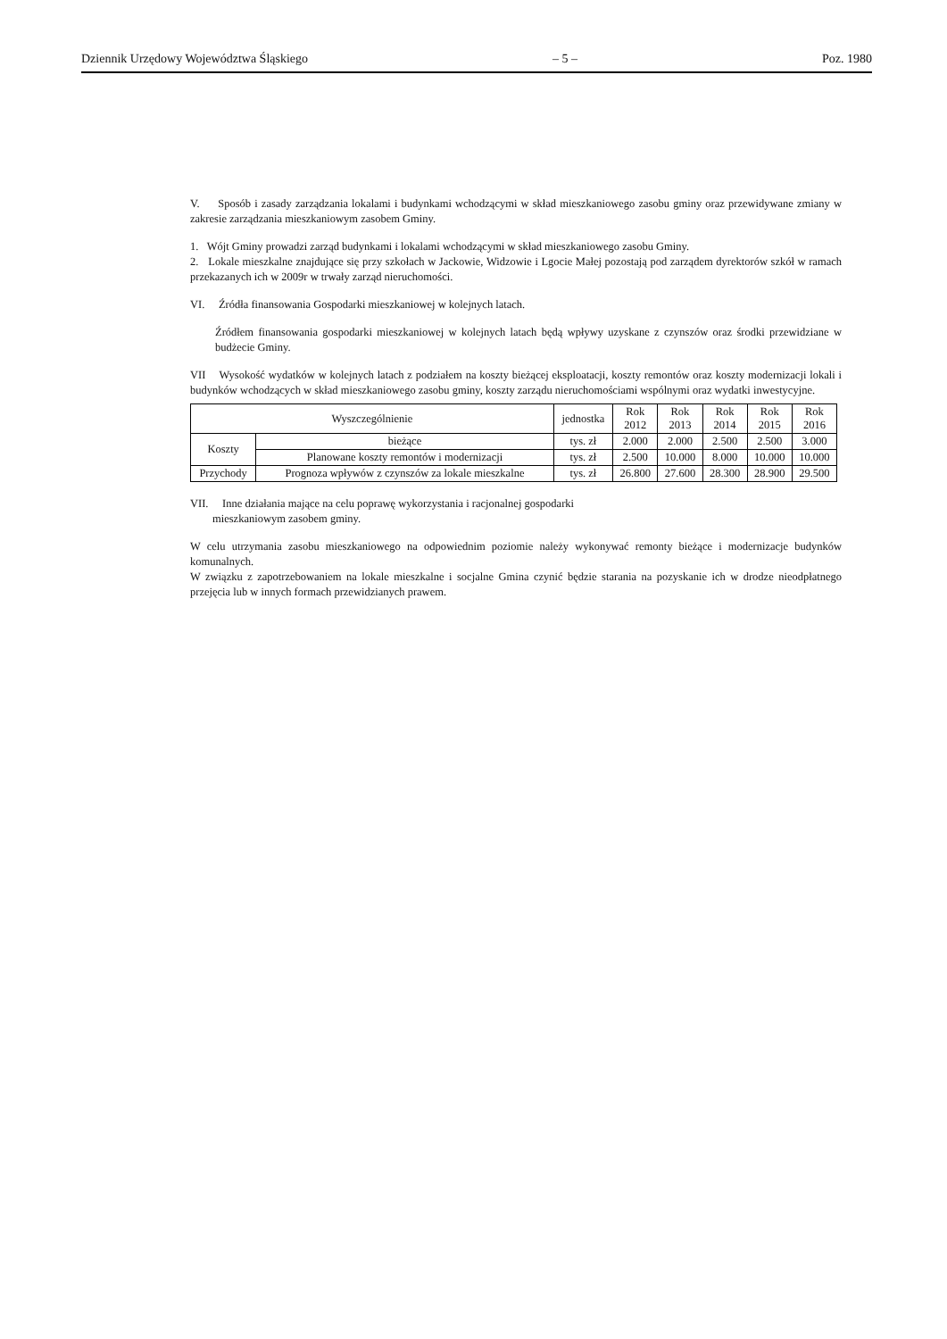Dziennik Urzędowy Województwa Śląskiego – 5 – Poz. 1980
V. Sposób i zasady zarządzania lokalami i budynkami wchodzącymi w skład mieszkaniowego zasobu gminy oraz przewidywane zmiany w zakresie zarządzania mieszkaniowym zasobem Gminy.
1. Wójt Gminy prowadzi zarząd budynkami i lokalami wchodzącymi w skład mieszkaniowego zasobu Gminy.
2. Lokale mieszkalne znajdujące się przy szkołach w Jackowie, Widzowie i Lgocie Małej pozostają pod zarządem dyrektorów szkół w ramach przekazanych ich w 2009r w trwały zarząd nieruchomości.
VI. Źródła finansowania Gospodarki mieszkaniowej w kolejnych latach.
Źródłem finansowania gospodarki mieszkaniowej w kolejnych latach będą wpływy uzyskane z czynszów oraz środki przewidziane w budżecie Gminy.
VII Wysokość wydatków w kolejnych latach z podziałem na koszty bieżącej eksploatacji, koszty remontów oraz koszty modernizacji lokali i budynków wchodzących w skład mieszkaniowego zasobu gminy, koszty zarządu nieruchomościami wspólnymi oraz wydatki inwestycyjne.
| Wyszczególnienie | | jednostka | Rok 2012 | Rok 2013 | Rok 2014 | Rok 2015 | Rok 2016 |
| --- | --- | --- | --- | --- | --- | --- | --- |
| Koszty | bieżące | tys. zł | 2.000 | 2.000 | 2.500 | 2.500 | 3.000 |
| | Planowane koszty remontów i modernizacji | tys. zł | 2.500 | 10.000 | 8.000 | 10.000 | 10.000 |
| Przychody | Prognoza wpływów z czynszów za lokale mieszkalne | tys. zł | 26.800 | 27.600 | 28.300 | 28.900 | 29.500 |
VII. Inne działania mające na celu poprawę wykorzystania i racjonalnej gospodarki
mieszkaniowym zasobem gminy.
W celu utrzymania zasobu mieszkaniowego na odpowiednim poziomie należy wykonywać remonty bieżące i modernizacje budynków komunalnych.
W związku z zapotrzebowaniem na lokale mieszkalne i socjalne Gmina czynić będzie starania na pozyskanie ich w drodze nieodpłatnego przejęcia lub w innych formach przewidzianych prawem.